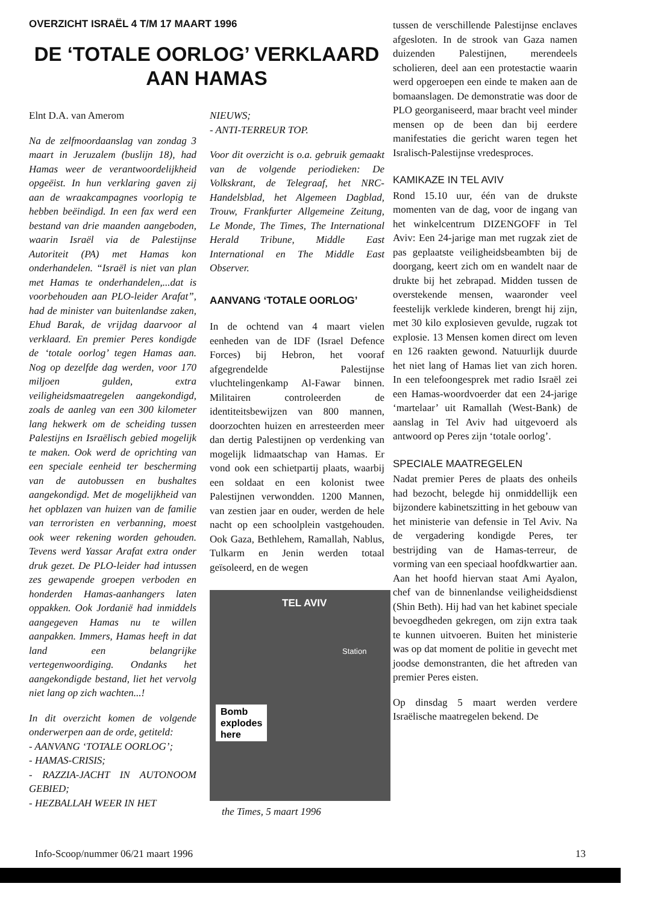OVERZICHT ISRAËL 4 T/M 17 MAART 1996
DE ‘TOTALE OORLOG’ VERKLAARD
AAN HAMAS
Elnt D.A. van Amerom
Na de zelfmoordaanslag van zondag 3 maart in Jeruzalem (buslijn 18), had Hamas weer de verantwoordelijkheid opgeëist. In hun verklaring gaven zij aan de wraakcampagnes voorlopig te hebben beëindigd. In een fax werd een bestand van drie maanden aangeboden, waarin Israël via de Palestijnse Autoriteit (PA) met Hamas kon onderhandelen. “Israël is niet van plan met Hamas te onderhandelen,...dat is voorbehouden aan PLO-leider Arafat”, had de minister van buitenlandse zaken, Ehud Barak, de vrijdag daarvoor al verklaard. En premier Peres kondigde de ‘totale oorlog’ tegen Hamas aan. Nog op dezelfde dag werden, voor 170 miljoen gulden, extra veiligheidsmaatregelen aangekondigd, zoals de aanleg van een 300 kilometer lang hekwerk om de scheiding tussen Palestijns en Israëlisch gebied mogelijk te maken. Ook werd de oprichting van een speciale eenheid ter bescherming van de autobussen en bushaltes aangekondigd. Met de mogelijkheid van het opblazen van huizen van de familie van terroristen en verbanning, moest ook weer rekening worden gehouden. Tevens werd Yassar Arafat extra onder druk gezet. De PLO-leider had intussen zes gewapende groepen verboden en honderden Hamas-aanhangers laten oppakken. Ook Jordanië had inmiddels aangegeven Hamas nu te willen aanpakken. Immers, Hamas heeft in dat land een belangrijke vertegenwoordiging. Ondanks het aangekondigde bestand, liet het vervolg niet lang op zich wachten...!
In dit overzicht komen de volgende onderwerpen aan de orde, getiteld:
- AANVANG ‘TOTALE OORLOG’;
- HAMAS-CRISIS;
- RAZZIA-JACHT IN AUTONOOM GEBIED;
- HEZBALLAH WEER IN HET
NIEUWS;
- ANTI-TERREUR TOP.
Voor dit overzicht is o.a. gebruik gemaakt van de volgende periodieken: De Volkskrant, de Telegraaf, het NRC-Handelsblad, het Algemeen Dagblad, Trouw, Frankfurter Allgemeine Zeitung, Le Monde, The Times, The International Herald Tribune, Middle East International en The Middle East Observer.
AANVANG ‘TOTALE OORLOG’
In de ochtend van 4 maart vielen eenheden van de IDF (Israel Defence Forces) bij Hebron, het vooraf afgegrendelde Palestijnse vluchtelingenkamp Al-Fawar binnen. Militairen controleerden de identiteitsbewijzen van 800 mannen, doorzochten huizen en arresteerden meer dan dertig Palestijnen op verdenking van mogelijk lidmaatschap van Hamas. Er vond ook een schietpartij plaats, waarbij een soldaat en een kolonist twee Palestijnen verwondden. 1200 Mannen, van zestien jaar en ouder, werden de hele nacht op een schoolplein vastgehouden. Ook Gaza, Bethlehem, Ramallah, Nablus, Tulkarm en Jenin werden totaal geïsoleerd, en de wegen
TEL AVIV
Station
Bomb
explodes
here
the Times, 5 maart 1996
tussen de verschillende Palestijnse enclaves afgesloten. In de strook van Gaza namen duizenden Palestijnen, merendeels scholieren, deel aan een protestactie waarin werd opgeroepen een einde te maken aan de bomaanslagen. De demonstratie was door de PLO georganiseerd, maar bracht veel minder mensen op de been dan bij eerdere manifestaties die gericht waren tegen het Isralisch-Palestijnse vredesproces.
KAMIKAZE IN TEL AVIV
Rond 15.10 uur, één van de drukste momenten van de dag, voor de ingang van het winkelcentrum DIZENGOFF in Tel Aviv: Een 24-jarige man met rugzak ziet de pas geplaatste veiligheidsbeambten bij de doorgang, keert zich om en wandelt naar de drukte bij het zebrapad. Midden tussen de overstekende mensen, waaronder veel feestelijk verklede kinderen, brengt hij zijn, met 30 kilo explosieven gevulde, rugzak tot explosie. 13 Mensen komen direct om leven en 126 raakten gewond. Natuurlijk duurde het niet lang of Hamas liet van zich horen. In een telefoongesprek met radio Israël zei een Hamas-woordvoerder dat een 24-jarige ‘martelaar’ uit Ramallah (West-Bank) de aanslag in Tel Aviv had uitgevoerd als antwoord op Peres zijn ‘totale oorlog’.
SPECIALE MAATREGELEN
Nadat premier Peres de plaats des onheils had bezocht, belegde hij onmiddellijk een bijzondere kabinetszitting in het gebouw van het ministerie van defensie in Tel Aviv. Na de vergadering kondigde Peres, ter bestrijding van de Hamas-terreur, de vorming van een speciaal hoofdkwartier aan. Aan het hoofd hiervan staat Ami Ayalon, chef van de binnenlandse veiligheidsdienst (Shin Beth). Hij had van het kabinet speciale bevoegdheden gekregen, om zijn extra taak te kunnen uitvoeren. Buiten het ministerie was op dat moment de politie in gevecht met joodse demonstranten, die het aftreden van premier Peres eisten.
Op dinsdag 5 maart werden verdere Israëlische maatregelen bekend. De
Info-Scoop/nummer 06/21 maart 1996 13